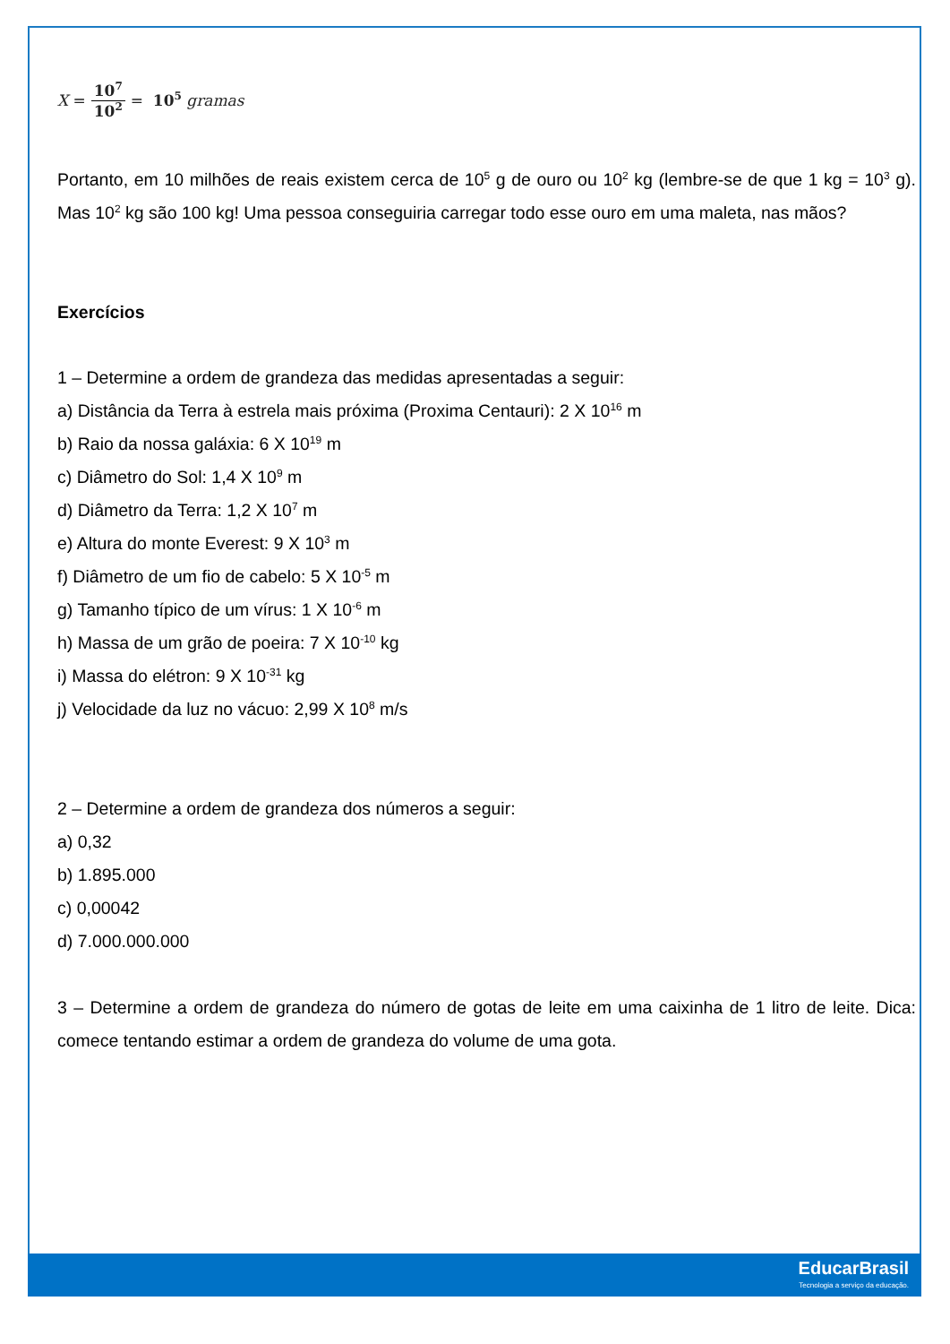X = 10<sup>7</sup> 10<sup>2</sup> = 10<sup>5</sup> gramas
Portanto, em 10 milhões de reais existem cerca de 10<sup>5</sup> g de ouro ou 10<sup>2</sup> kg (lembre-se de que 1 kg = 10<sup>3</sup> g). Mas 10<sup>2</sup> kg são 100 kg! Uma pessoa conseguiria carregar todo esse ouro em uma maleta, nas mãos?
Exercícios
1 – Determine a ordem de grandeza das medidas apresentadas a seguir:
a) Distância da Terra à estrela mais próxima (Proxima Centauri): 2 X 10<sup>16</sup> m
b) Raio da nossa galáxia: 6 X 10<sup>19</sup> m
c) Diâmetro do Sol: 1,4 X 10<sup>9</sup> m
d) Diâmetro da Terra: 1,2 X 10<sup>7</sup> m
e) Altura do monte Everest: 9 X 10<sup>3</sup> m
f) Diâmetro de um fio de cabelo: 5 X 10<sup>-5</sup> m
g) Tamanho típico de um vírus: 1 X 10<sup>-6</sup> m
h) Massa de um grão de poeira: 7 X 10<sup>-10</sup> kg
i) Massa do elétron: 9 X 10<sup>-31</sup> kg
j) Velocidade da luz no vácuo: 2,99 X 10<sup>8</sup> m/s
2 – Determine a ordem de grandeza dos números a seguir:
a) 0,32
b) 1.895.000
c) 0,00042
d) 7.000.000.000
3 – Determine a ordem de grandeza do número de gotas de leite em uma caixinha de 1 litro de leite. Dica: comece tentando estimar a ordem de grandeza do volume de uma gota.
EducarBrasil
Tecnologia a serviço da educação.